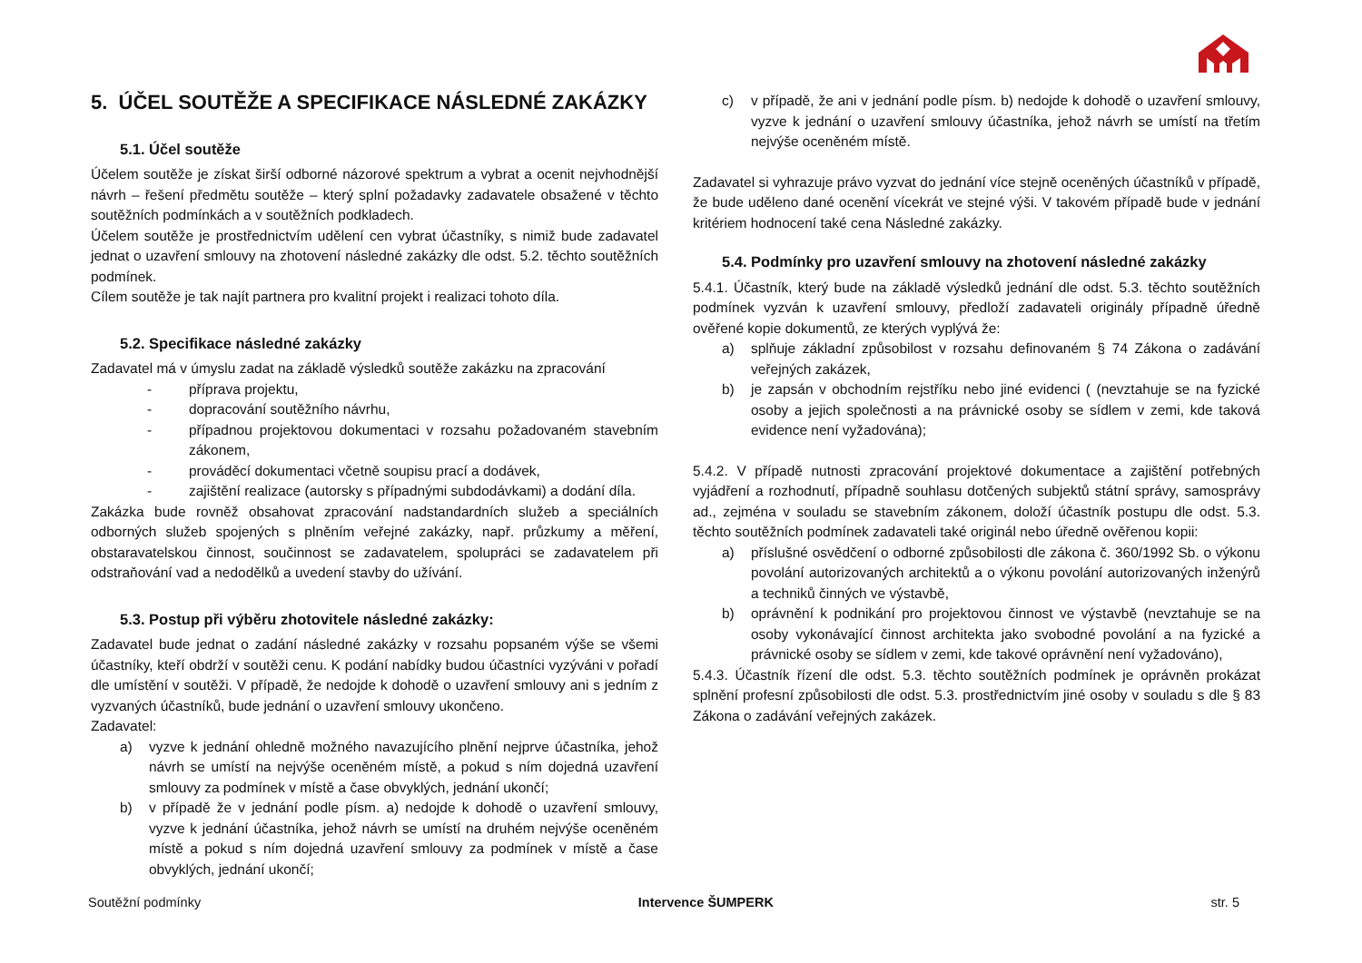5. ÚČEL SOUTĚŽE A SPECIFIKACE NÁSLEDNÉ ZAKÁZKY
5.1. Účel soutěže
Účelem soutěže je získat širší odborné názorové spektrum a vybrat a ocenit nejvhodnější návrh – řešení předmětu soutěže – který splní požadavky zadavatele obsažené v těchto soutěžních podmínkách a v soutěžních podkladech.
Účelem soutěže je prostřednictvím udělení cen vybrat účastníky, s nimiž bude zadavatel jednat o uzavření smlouvy na zhotovení následné zakázky dle odst. 5.2. těchto soutěžních podmínek.
Cílem soutěže je tak najít partnera pro kvalitní projekt i realizaci tohoto díla.
5.2. Specifikace následné zakázky
Zadavatel má v úmyslu zadat na základě výsledků soutěže zakázku na zpracování
- příprava projektu,
- dopracování soutěžního návrhu,
- případnou projektovou dokumentaci v rozsahu požadovaném stavebním zákonem,
- prováděcí dokumentaci včetně soupisu prací a dodávek,
- zajištění realizace (autorsky s případnými subdodávkami) a dodání díla.
Zakázka bude rovněž obsahovat zpracování nadstandardních služeb a speciálních odborných služeb spojených s plněním veřejné zakázky, např. průzkumy a měření, obstaravatelskou činnost, součinnost se zadavatelem, spolupráci se zadavatelem při odstraňování vad a nedodělků a uvedení stavby do užívání.
5.3. Postup při výběru zhotovitele následné zakázky:
Zadavatel bude jednat o zadání následné zakázky v rozsahu popsaném výše se všemi účastníky, kteří obdrží v soutěži cenu. K podání nabídky budou účastníci vyzýváni v pořadí dle umístění v soutěži. V případě, že nedojde k dohodě o uzavření smlouvy ani s jedním z vyzvaných účastníků, bude jednání o uzavření smlouvy ukončeno.
Zadavatel:
a) vyzve k jednání ohledně možného navazujícího plnění nejprve účastníka, jehož návrh se umístí na nejvýše oceněném místě, a pokud s ním dojedná uzavření smlouvy za podmínek v místě a čase obvyklých, jednání ukončí;
b) v případě že v jednání podle písm. a) nedojde k dohodě o uzavření smlouvy, vyzve k jednání účastníka, jehož návrh se umístí na druhém nejvýše oceněném místě a pokud s ním dojedná uzavření smlouvy za podmínek v místě a čase obvyklých, jednání ukončí;
c) v případě, že ani v jednání podle písm. b) nedojde k dohodě o uzavření smlouvy, vyzve k jednání o uzavření smlouvy účastníka, jehož návrh se umístí na třetím nejvýše oceněném místě.
Zadavatel si vyhrazuje právo vyzvat do jednání více stejně oceněných účastníků v případě, že bude uděleno dané ocenění vícekrát ve stejné výši. V takovém případě bude v jednání kritériem hodnocení také cena Následné zakázky.
5.4. Podmínky pro uzavření smlouvy na zhotovení následné zakázky
5.4.1. Účastník, který bude na základě výsledků jednání dle odst. 5.3. těchto soutěžních podmínek vyzván k uzavření smlouvy, předloží zadavateli originály případně úředně ověřené kopie dokumentů, ze kterých vyplývá že:
a) splňuje základní způsobilost v rozsahu definovaném § 74 Zákona o zadávání veřejných zakázek,
b) je zapsán v obchodním rejstříku nebo jiné evidenci ( (nevztahuje se na fyzické osoby a jejich společnosti a na právnické osoby se sídlem v zemi, kde taková evidence není vyžadována);
5.4.2. V případě nutnosti zpracování projektové dokumentace a zajištění potřebných vyjádření a rozhodnutí, případně souhlasu dotčených subjektů státní správy, samosprávy ad., zejména v souladu se stavebním zákonem, doloží účastník postupu dle odst. 5.3. těchto soutěžních podmínek zadavateli také originál nebo úředně ověřenou kopii:
a) příslušné osvědčení o odborné způsobilosti dle zákona č. 360/1992 Sb. o výkonu povolání autorizovaných architektů a o výkonu povolání autorizovaných inženýrů a techniků činných ve výstavbě,
b) oprávnění k podnikání pro projektovou činnost ve výstavbě (nevztahuje se na osoby vykonávající činnost architekta jako svobodné povolání a na fyzické a právnické osoby se sídlem v zemi, kde takové oprávnění není vyžadováno),
5.4.3. Účastník řízení dle odst. 5.3. těchto soutěžních podmínek je oprávněn prokázat splnění profesní způsobilosti dle odst. 5.3. prostřednictvím jiné osoby v souladu s dle § 83 Zákona o zadávání veřejných zakázek.
Soutěžní podmínky Intervence ŠUMPERK str. 5